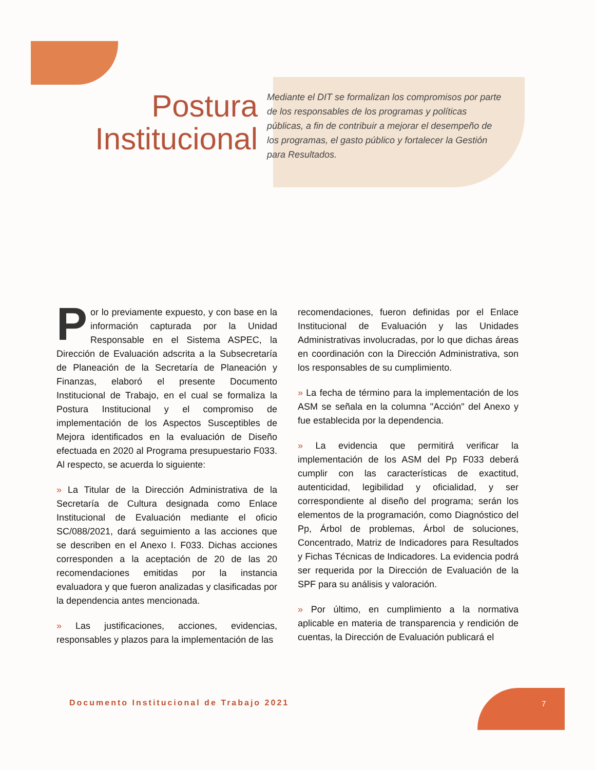Postura
Institucional
Mediante el DIT se formalizan los compromisos por parte de los responsables de los programas y políticas públicas, a fin de contribuir a mejorar el desempeño de los programas, el gasto público y fortalecer la Gestión para Resultados.
Por lo previamente expuesto, y con base en la información capturada por la Unidad Responsable en el Sistema ASPEC, la Dirección de Evaluación adscrita a la Subsecretaría de Planeación de la Secretaría de Planeación y Finanzas, elaboró el presente Documento Institucional de Trabajo, en el cual se formaliza la Postura Institucional y el compromiso de implementación de los Aspectos Susceptibles de Mejora identificados en la evaluación de Diseño efectuada en 2020 al Programa presupuestario F033. Al respecto, se acuerda lo siguiente:
» La Titular de la Dirección Administrativa de la Secretaría de Cultura designada como Enlace Institucional de Evaluación mediante el oficio SC/088/2021, dará seguimiento a las acciones que se describen en el Anexo I. F033. Dichas acciones corresponden a la aceptación de 20 de las 20 recomendaciones emitidas por la instancia evaluadora y que fueron analizadas y clasificadas por la dependencia antes mencionada.
» Las justificaciones, acciones, evidencias, responsables y plazos para la implementación de las
recomendaciones, fueron definidas por el Enlace Institucional de Evaluación y las Unidades Administrativas involucradas, por lo que dichas áreas en coordinación con la Dirección Administrativa, son los responsables de su cumplimiento.
» La fecha de término para la implementación de los ASM se señala en la columna "Acción" del Anexo y fue establecida por la dependencia.
» La evidencia que permitirá verificar la implementación de los ASM del Pp F033 deberá cumplir con las características de exactitud, autenticidad, legibilidad y oficialidad, y ser correspondiente al diseño del programa; serán los elementos de la programación, como Diagnóstico del Pp, Árbol de problemas, Árbol de soluciones, Concentrado, Matriz de Indicadores para Resultados y Fichas Técnicas de Indicadores. La evidencia podrá ser requerida por la Dirección de Evaluación de la SPF para su análisis y valoración.
» Por último, en cumplimiento a la normativa aplicable en materia de transparencia y rendición de cuentas, la Dirección de Evaluación publicará el
Documento Institucional de Trabajo 2021
7